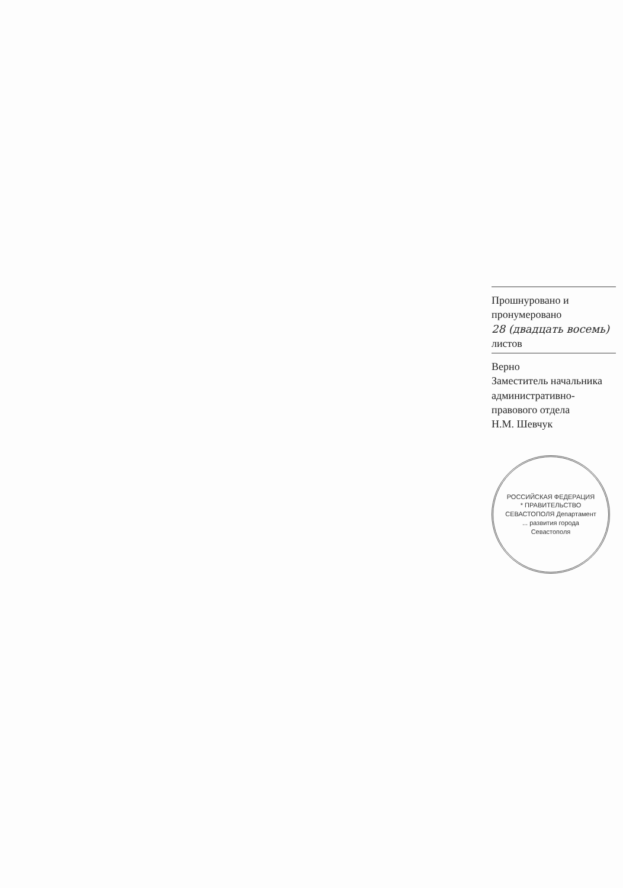Прошнуровано и пронумеровано
28 (двадцать восемь) листов
Верно
Заместитель начальника административно-правового отдела
Н.М. Шевчук
РОССИЙСКАЯ ФЕДЕРАЦИЯ * ПРАВИТЕЛЬСТВО СЕВАСТОПОЛЯ Департамент ... развития города Севастополя